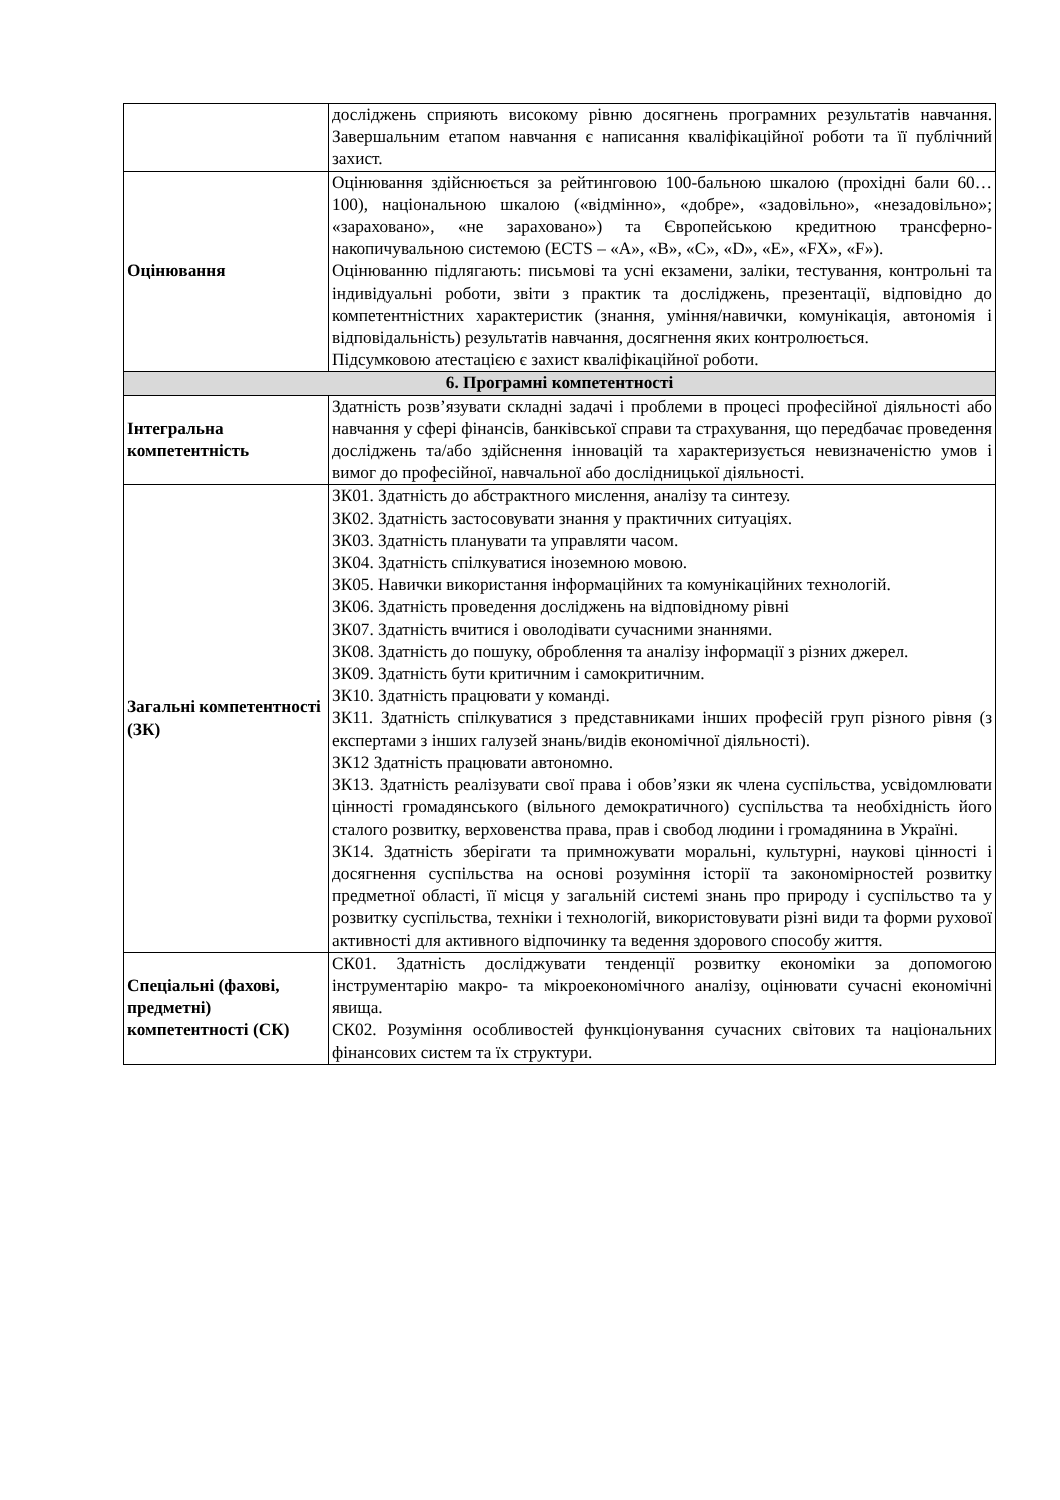| | досліджень сприяють високому рівню досягнень програмних результатів навчання. Завершальним етапом навчання є написання кваліфікаційної роботи та її публічний захист. |
| Оцінювання | Оцінювання здійснюється за рейтинговою 100-бальною шкалою (прохідні бали 60…100), національною шкалою («відмінно», «добре», «задовільно», «незадовільно»; «зараховано», «не зараховано») та Європейською кредитною трансферно-накопичувальною системою (ECTS – «A», «B», «C», «D», «E», «FX», «F»). Оцінюванню підлягають: письмові та усні екзамени, заліки, тестування, контрольні та індивідуальні роботи, звіти з практик та досліджень, презентації, відповідно до компетентністних характеристик (знання, уміння/навички, комунікація, автономія і відповідальність) результатів навчання, досягнення яких контролюється. Підсумковою атестацією є захист кваліфікаційної роботи. |
| 6. Програмні компетентності | |
| Інтегральна компетентність | Здатність розв’язувати складні задачі і проблеми в процесі професійної діяльності або навчання у сфері фінансів, банківської справи та страхування, що передбачає проведення досліджень та/або здійснення інновацій та характеризується невизначеністю умов і вимог до професійної, навчальної або дослідницької діяльності. |
| Загальні компетентності (ЗК) | ЗК01. Здатність до абстрактного мислення, аналізу та синтезу. ЗК02. Здатність застосовувати знання у практичних ситуаціях. ЗК03. Здатність планувати та управляти часом. ЗК04. Здатність спілкуватися іноземною мовою. ЗК05. Навички використання інформаційних та комунікаційних технологій. ЗК06. Здатність проведення досліджень на відповідному рівні ЗК07. Здатність вчитися і оволодівати сучасними знаннями. ЗК08. Здатність до пошуку, оброблення та аналізу інформації з різних джерел. ЗК09. Здатність бути критичним і самокритичним. ЗК10. Здатність працювати у команді. ЗК11. Здатність спілкуватися з представниками інших професій груп різного рівня (з експертами з інших галузей знань/видів економічної діяльності). ЗК12 Здатність працювати автономно. ЗК13. Здатність реалізувати свої права і обов’язки як члена суспільства, усвідомлювати цінності громадянського (вільного демократичного) суспільства та необхідність його сталого розвитку, верховенства права, прав і свобод людини і громадянина в Україні. ЗК14. Здатність зберігати та примножувати моральні, культурні, наукові цінності і досягнення суспільства на основі розуміння історії та закономірностей розвитку предметної області, її місця у загальній системі знань про природу і суспільство та у розвитку суспільства, техніки і технологій, використовувати різні види та форми рухової активності для активного відпочинку та ведення здорового способу життя. |
| Спеціальні (фахові, предметні) компетентності (СК) | СК01. Здатність досліджувати тенденції розвитку економіки за допомогою інструментарію макро- та мікроекономічного аналізу, оцінювати сучасні економічні явища. СК02. Розуміння особливостей функціонування сучасних світових та національних фінансових систем та їх структури. |